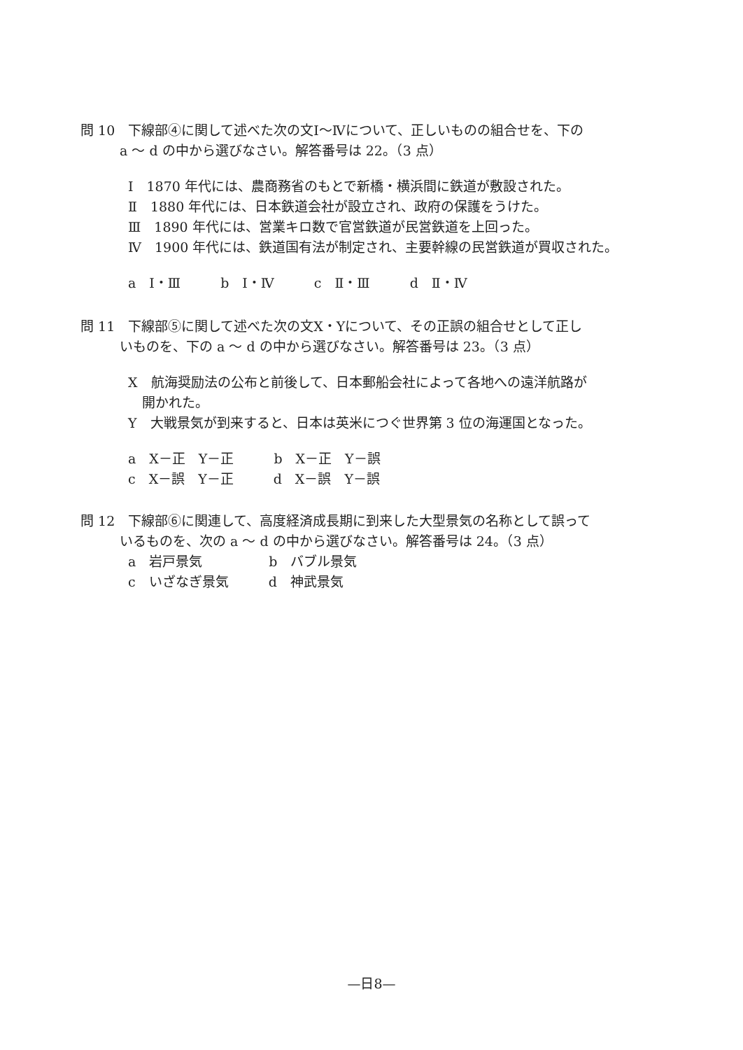問 10　下線部④に関して述べた次の文Ⅰ～Ⅳについて、正しいものの組合せを、下の
a ～ d の中から選びなさい。解答番号は 22。（3 点）
Ⅰ　1870 年代には、農商務省のもとで新橋・横浜間に鉄道が敷設された。
Ⅱ　1880 年代には、日本鉄道会社が設立され、政府の保護をうけた。
Ⅲ　1890 年代には、営業キロ数で官営鉄道が民営鉄道を上回った。
Ⅳ　1900 年代には、鉄道国有法が制定され、主要幹線の民営鉄道が買収された。
a　Ⅰ・Ⅲ　　　b　Ⅰ・Ⅳ　　　c　Ⅱ・Ⅲ　　　d　Ⅱ・Ⅳ
問 11　下線部⑤に関して述べた次の文X・Yについて、その正誤の組合せとして正し
いものを、下の a ～ d の中から選びなさい。解答番号は 23。（3 点）
X　航海奨励法の公布と前後して、日本郵船会社によって各地への遠洋航路が
開かれた。
Y　大戦景気が到来すると、日本は英米につぐ世界第 3 位の海運国となった。
a　X－正　Y－正　　　b　X－正　Y－誤
c　X－誤　Y－正　　　d　X－誤　Y－誤
問 12　下線部⑥に関連して、高度経済成長期に到来した大型景気の名称として誤って
いるものを、次の a ～ d の中から選びなさい。解答番号は 24。（3 点）
a　岩戸景気　　　　　b　バブル景気
c　いざなぎ景気　　　d　神武景気
—日8—